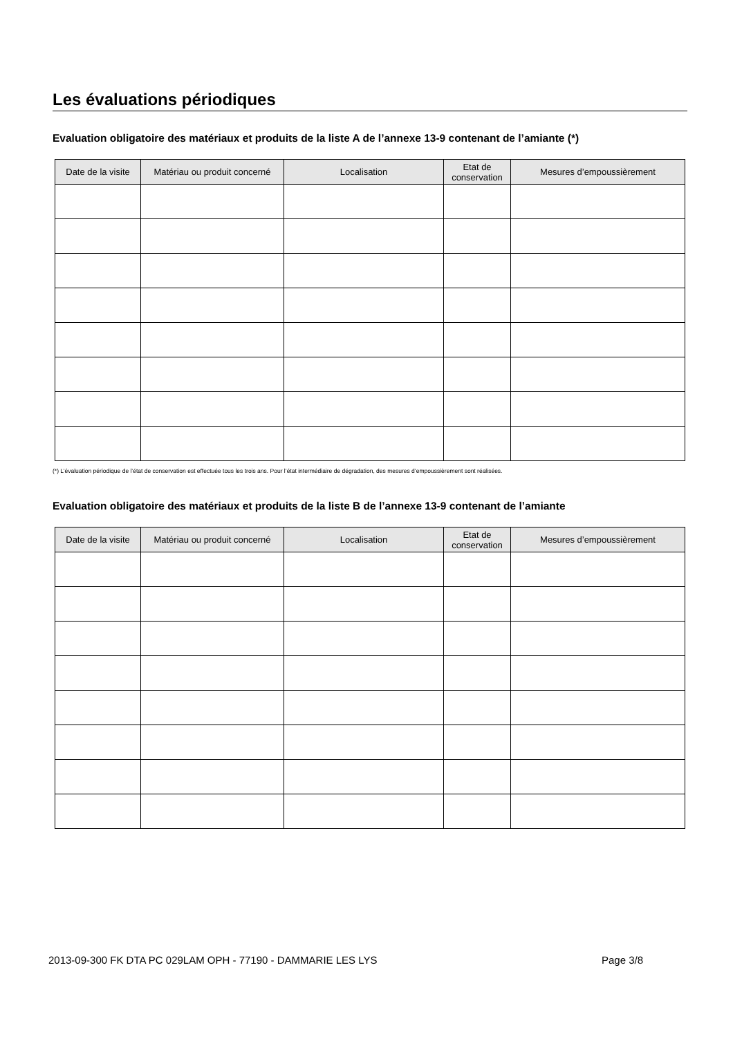Les évaluations périodiques
Evaluation obligatoire des matériaux et produits de la liste A de l’annexe 13-9 contenant de l’amiante (*)
| Date de la visite | Matériau ou produit concerné | Localisation | Etat de conservation | Mesures d’empoussièrement |
| --- | --- | --- | --- | --- |
(*) L’évaluation périodique de l’état de conservation est effectuée tous les trois ans. Pour l’état intermédiaire de dégradation, des mesures d’empoussièrement sont réalisées.
Evaluation obligatoire des matériaux et produits de la liste B de l’annexe 13-9 contenant de l’amiante
| Date de la visite | Matériau ou produit concerné | Localisation | Etat de conservation | Mesures d’empoussièrement |
| --- | --- | --- | --- | --- |
2013-09-300 FK DTA PC 029LAM OPH - 77190 - DAMMARIE LES LYS Page 3/8